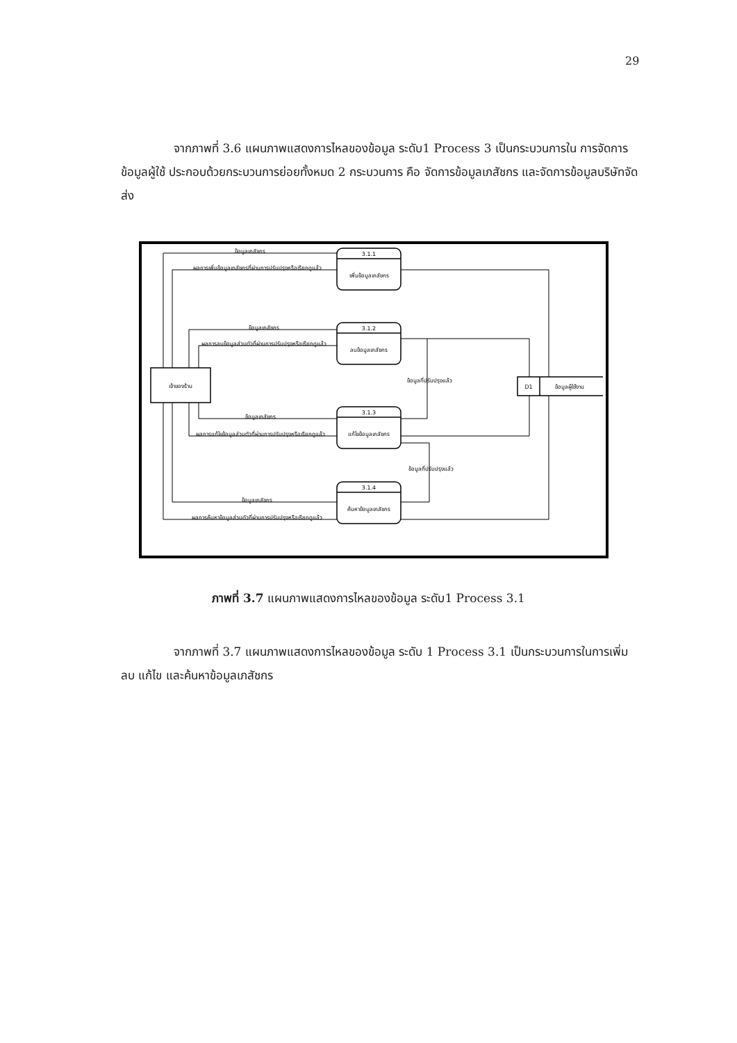29
จากภาพที่ 3.6 แผนภาพแสดงการไหลของข้อมูล ระดับ1 Process 3 เป็นกระบวนการใน การจัดการข้อมูลผู้ใช้ ประกอบด้วยกระบวนการย่อยทั้งหมด 2 กระบวนการ คือ จัดการข้อมูลเภสัชกร และจัดการข้อมูลบริษัทจัดส่ง
เจ้าของร้าน
3.1.1
เพิ่มข้อมูลเภสัชกร
3.1.2
ลบข้อมูลเภสัชกร
3.1.3
แก้ไขข้อมูลเภสัชกร
3.1.4
ค้นหาข้อมูลเภสัชกร
D1
ข้อมูลผู้ใช้งาน
ข้อมูลเภสัชกร
ผลการเพิ่มข้อมูลเภสัชกรที่ผ่านการปรับปรุงหรือเรียกดูแล้ว
ข้อมูลเภสัชกร
ผลการลบข้อมูลส่วนตัวที่ผ่านการปรับปรุงหรือเรียกดูแล้ว
ข้อมูลเภสัชกร
ผลการแก้ไขข้อมูลส่วนตัวที่ผ่านการปรับปรุงหรือเรียกดูแล้ว
ข้อมูลเภสัชกร
ผลการค้นหาข้อมูลส่วนตัวที่ผ่านการปรับปรุงหรือเรียกดูแล้ว
ข้อมูลที่ปรับปรุงแล้ว
ข้อมูลที่ปรับปรุงแล้ว
ภาพที่ 3.7 แผนภาพแสดงการไหลของข้อมูล ระดับ1 Process 3.1
จากภาพที่ 3.7 แผนภาพแสดงการไหลของข้อมูล ระดับ 1 Process 3.1 เป็นกระบวนการในการเพิ่ม ลบ แก้ไข และค้นหาข้อมูลเภสัชกร